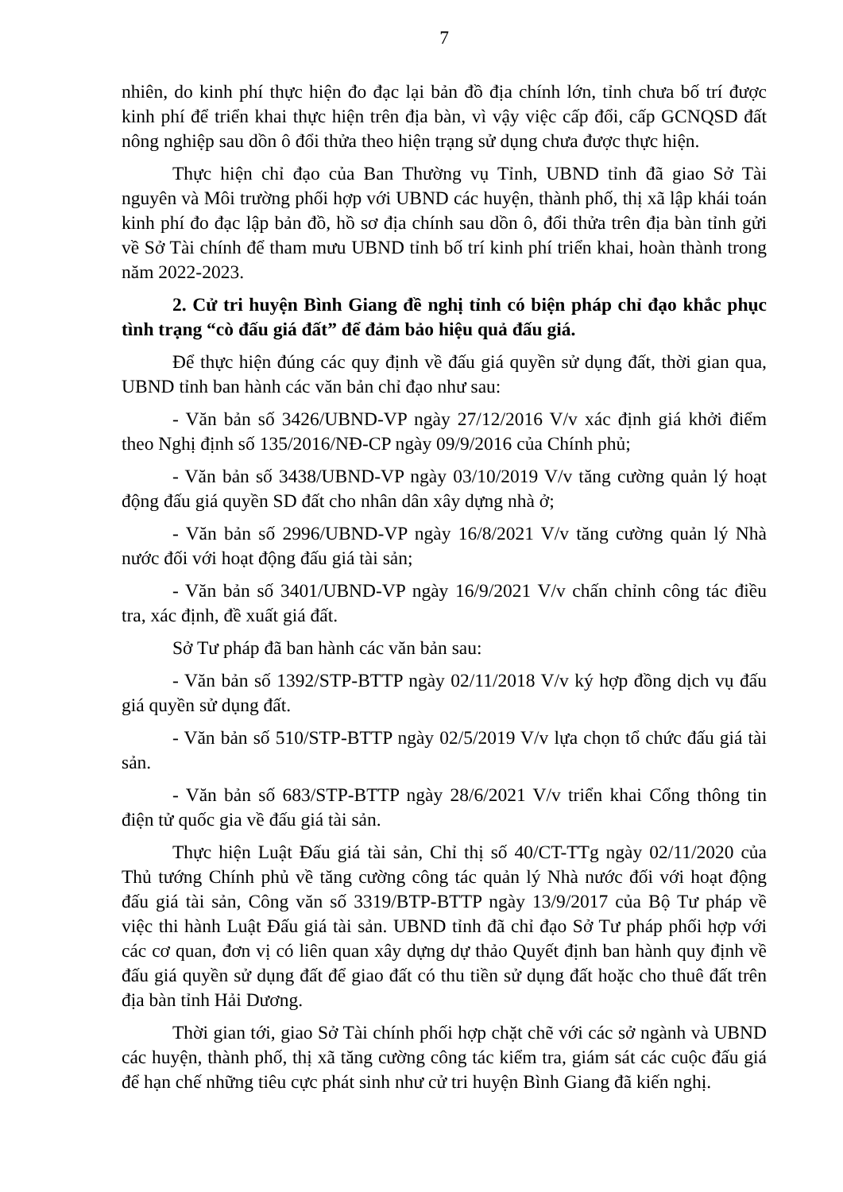7
nhiên, do kinh phí thực hiện đo đạc lại bản đồ địa chính lớn, tỉnh chưa bố trí được kinh phí để triển khai thực hiện trên địa bàn, vì vậy việc cấp đổi, cấp GCNQSD đất nông nghiệp sau dồn ô đổi thửa theo hiện trạng sử dụng chưa được thực hiện.
Thực hiện chỉ đạo của Ban Thường vụ Tỉnh, UBND tỉnh đã giao Sở Tài nguyên và Môi trường phối hợp với UBND các huyện, thành phố, thị xã lập khái toán kinh phí đo đạc lập bản đồ, hồ sơ địa chính sau dồn ô, đổi thửa trên địa bàn tỉnh gửi về Sở Tài chính để tham mưu UBND tỉnh bố trí kinh phí triển khai, hoàn thành trong năm 2022-2023.
2. Cử tri huyện Bình Giang đề nghị tỉnh có biện pháp chỉ đạo khắc phục tình trạng “cò đấu giá đất” để đảm bảo hiệu quả đấu giá.
Để thực hiện đúng các quy định về đấu giá quyền sử dụng đất, thời gian qua, UBND tỉnh ban hành các văn bản chỉ đạo như sau:
- Văn bản số 3426/UBND-VP ngày 27/12/2016 V/v xác định giá khởi điểm theo Nghị định số 135/2016/NĐ-CP ngày 09/9/2016 của Chính phủ;
- Văn bản số 3438/UBND-VP ngày 03/10/2019 V/v tăng cường quản lý hoạt động đấu giá quyền SD đất cho nhân dân xây dựng nhà ở;
- Văn bản số 2996/UBND-VP ngày 16/8/2021 V/v tăng cường quản lý Nhà nước đối với hoạt động đấu giá tài sản;
- Văn bản số 3401/UBND-VP ngày 16/9/2021 V/v chấn chỉnh công tác điều tra, xác định, đề xuất giá đất.
Sở Tư pháp đã ban hành các văn bản sau:
- Văn bản số 1392/STP-BTTP ngày 02/11/2018 V/v ký hợp đồng dịch vụ đấu giá quyền sử dụng đất.
- Văn bản số 510/STP-BTTP ngày 02/5/2019 V/v lựa chọn tổ chức đấu giá tài sản.
- Văn bản số 683/STP-BTTP ngày 28/6/2021 V/v triển khai Cổng thông tin điện tử quốc gia về đấu giá tài sản.
Thực hiện Luật Đấu giá tài sản, Chỉ thị số 40/CT-TTg ngày 02/11/2020 của Thủ tướng Chính phủ về tăng cường công tác quản lý Nhà nước đối với hoạt động đấu giá tài sản, Công văn số 3319/BTP-BTTP ngày 13/9/2017 của Bộ Tư pháp về việc thi hành Luật Đấu giá tài sản. UBND tỉnh đã chỉ đạo Sở Tư pháp phối hợp với các cơ quan, đơn vị có liên quan xây dựng dự thảo Quyết định ban hành quy định về đấu giá quyền sử dụng đất để giao đất có thu tiền sử dụng đất hoặc cho thuê đất trên địa bàn tỉnh Hải Dương.
Thời gian tới, giao Sở Tài chính phối hợp chặt chẽ với các sở ngành và UBND các huyện, thành phố, thị xã tăng cường công tác kiểm tra, giám sát các cuộc đấu giá để hạn chế những tiêu cực phát sinh như cử tri huyện Bình Giang đã kiến nghị.